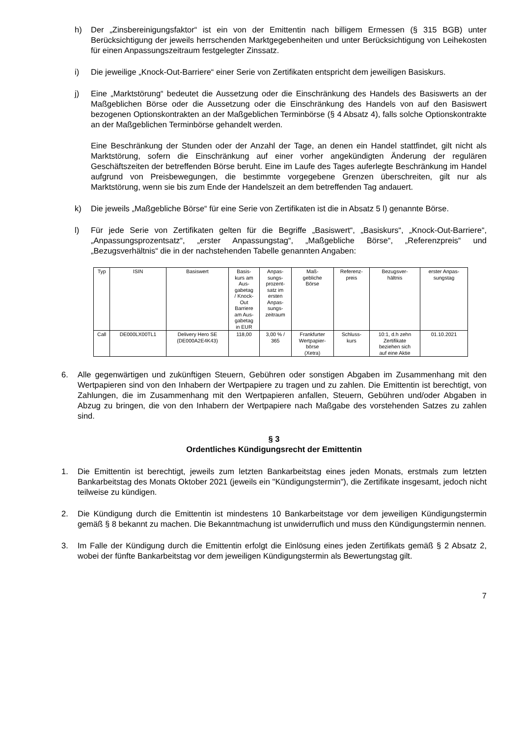h) Der „Zinsbereinigungsfaktor“ ist ein von der Emittentin nach billigem Ermessen (§ 315 BGB) unter Berücksichtigung der jeweils herrschenden Marktgegebenheiten und unter Berücksichtigung von Leihekosten für einen Anpassungszeitraum festgelegter Zinssatz.
i) Die jeweilige „Knock-Out-Barriere“ einer Serie von Zertifikaten entspricht dem jeweiligen Basiskurs.
j) Eine „Marktstörung“ bedeutet die Aussetzung oder die Einschränkung des Handels des Basiswerts an der Maßgeblichen Börse oder die Aussetzung oder die Einschränkung des Handels von auf den Basiswert bezogenen Optionskontrakten an der Maßgeblichen Terminbörse (§ 4 Absatz 4), falls solche Optionskontrakte an der Maßgeblichen Terminbörse gehandelt werden.
Eine Beschränkung der Stunden oder der Anzahl der Tage, an denen ein Handel stattfindet, gilt nicht als Marktstörung, sofern die Einschränkung auf einer vorher angekündigten Änderung der regulären Geschäftszeiten der betreffenden Börse beruht. Eine im Laufe des Tages auferlegte Beschränkung im Handel aufgrund von Preisbewegungen, die bestimmte vorgegebene Grenzen überschreiten, gilt nur als Marktstörung, wenn sie bis zum Ende der Handelszeit an dem betreffenden Tag andauert.
k) Die jeweils „Maßgebliche Börse“ für eine Serie von Zertifikaten ist die in Absatz 5 l) genannte Börse.
l) Für jede Serie von Zertifikaten gelten für die Begriffe „Basiswert“, „Basiskurs“, „Knock-Out-Barriere“, „Anpassungsprozentsatz“, „erster Anpassungstag“, „Maßgebliche Börse“, „Referenzpreis“ und „Bezugsverhältnis“ die in der nachstehenden Tabelle genannten Angaben:
| Typ | ISIN | Basiswert | Basis- kurs am Aus- gabetag / Knock- Out Barriere am Aus- gabetag in EUR | Anpas- sungs- prozent- satz im ersten Anpas- sungs- zeitraum | Maß- gebliche Börse | Referenz- preis | Bezugsver- hältnis | erster Anpas- sungstag |
| --- | --- | --- | --- | --- | --- | --- | --- | --- |
| Call | DE000LX00TL1 | Delivery Hero SE (DE000A2E4K43) | 118,00 | 3,00 % / 365 | Frankfurter Wertpapier- börse (Xetra) | Schluss- kurs | 10:1, d.h zehn Zertifikate beziehen sich auf eine Aktie | 01.10.2021 |
6. Alle gegenwärtigen und zukünftigen Steuern, Gebühren oder sonstigen Abgaben im Zusammenhang mit den Wertpapieren sind von den Inhabern der Wertpapiere zu tragen und zu zahlen. Die Emittentin ist berechtigt, von Zahlungen, die im Zusammenhang mit den Wertpapieren anfallen, Steuern, Gebühren und/oder Abgaben in Abzug zu bringen, die von den Inhabern der Wertpapiere nach Maßgabe des vorstehenden Satzes zu zahlen sind.
§ 3
Ordentliches Kündigungsrecht der Emittentin
1. Die Emittentin ist berechtigt, jeweils zum letzten Bankarbeitstag eines jeden Monats, erstmals zum letzten Bankarbeitstag des Monats Oktober 2021 (jeweils ein "Kündigungstermin"), die Zertifikate insgesamt, jedoch nicht teilweise zu kündigen.
2. Die Kündigung durch die Emittentin ist mindestens 10 Bankarbeitstage vor dem jeweiligen Kündigungstermin gemäß § 8 bekannt zu machen. Die Bekanntmachung ist unwiderruflich und muss den Kündigungstermin nennen.
3. Im Falle der Kündigung durch die Emittentin erfolgt die Einlösung eines jeden Zertifikats gemäß § 2 Absatz 2, wobei der fünfte Bankarbeitstag vor dem jeweiligen Kündigungstermin als Bewertungstag gilt.
7